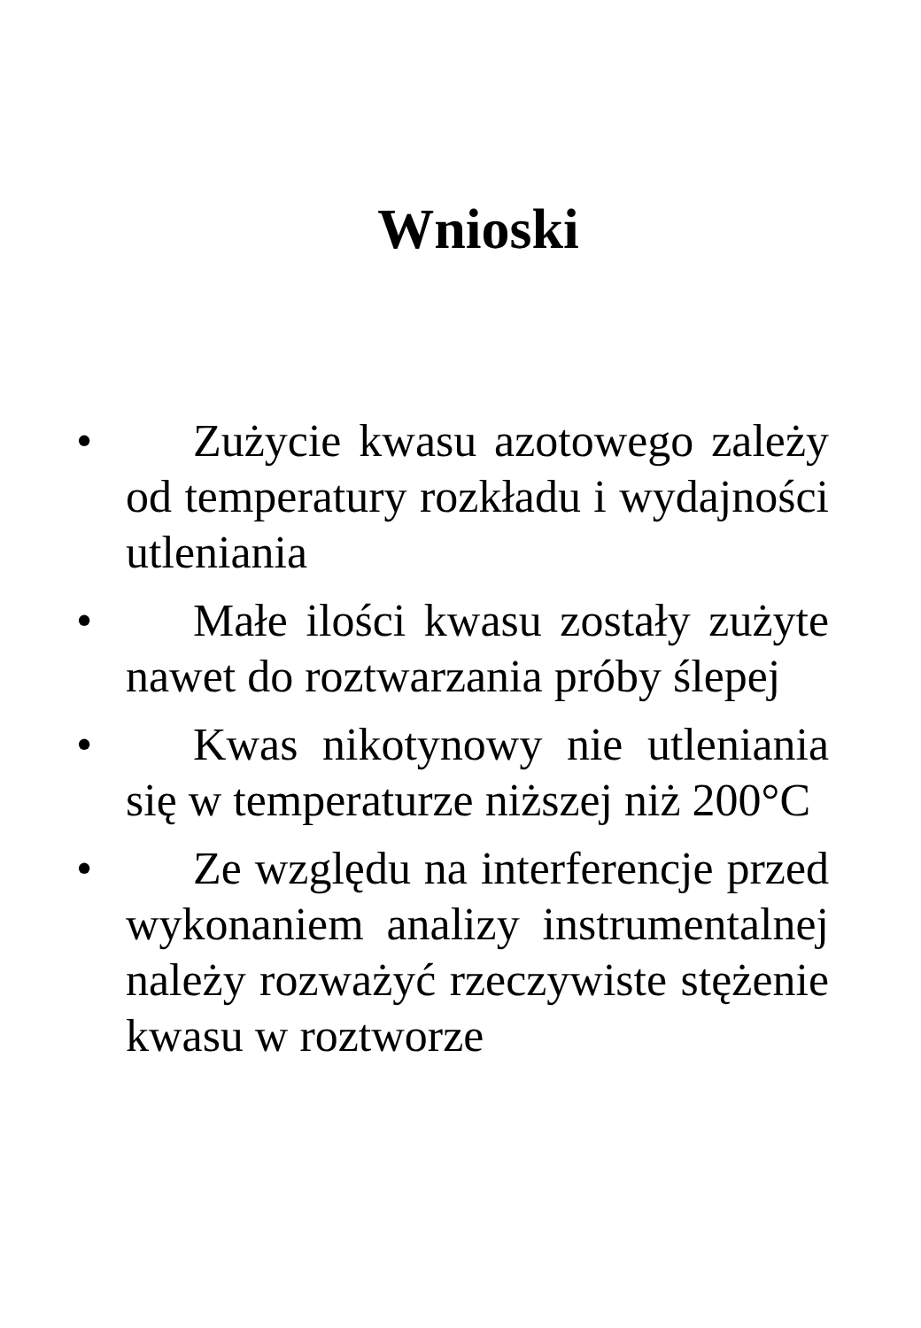Wnioski
• Zużycie kwasu azotowego zależy od temperatury rozkładu i wydajności utleniania
• Małe ilości kwasu zostały zużyte nawet do roztwarzania próby ślepej
• Kwas nikotynowy nie utleniania się w temperaturze niższej niż 200°C
• Ze względu na interferencje przed wykonaniem analizy instrumentalnej należy rozważyć rzeczywiste stężenie kwasu w roztworze